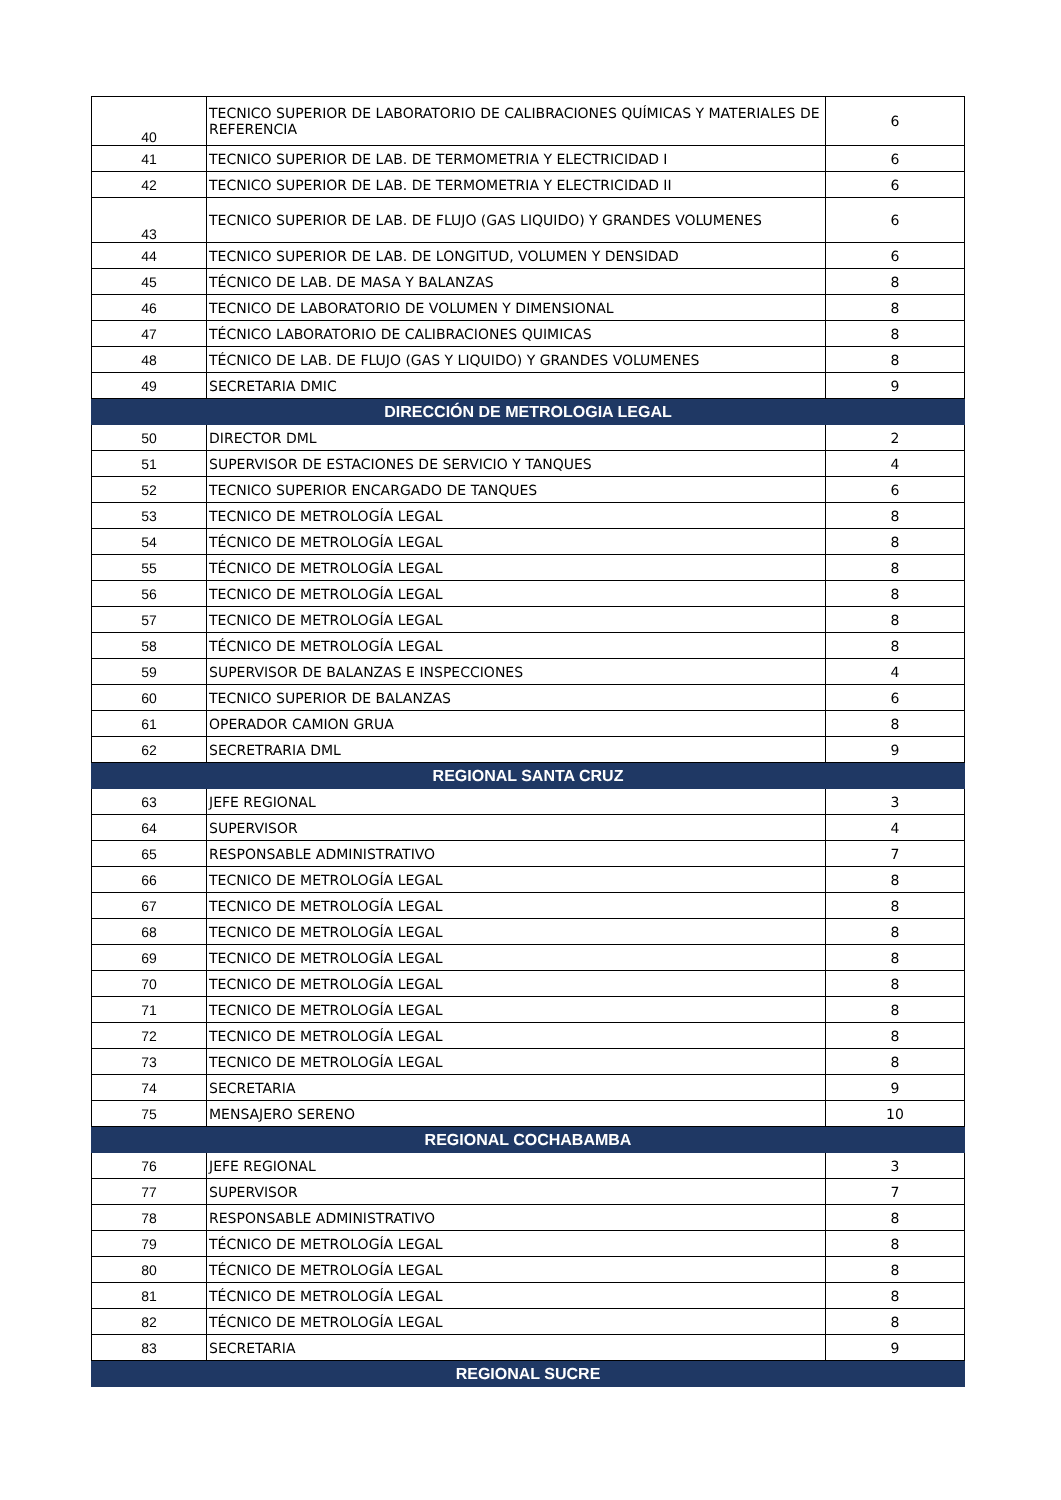| 40 | TECNICO SUPERIOR DE LABORATORIO DE CALIBRACIONES QUÍMICAS Y MATERIALES DE REFERENCIA | 6 |
| 41 | TECNICO SUPERIOR DE LAB. DE TERMOMETRIA Y ELECTRICIDAD I | 6 |
| 42 | TECNICO SUPERIOR DE LAB. DE TERMOMETRIA Y ELECTRICIDAD II | 6 |
| 43 | TECNICO SUPERIOR DE LAB. DE FLUJO (GAS LIQUIDO) Y GRANDES VOLUMENES | 6 |
| 44 | TECNICO SUPERIOR DE LAB. DE LONGITUD, VOLUMEN Y DENSIDAD | 6 |
| 45 | TÉCNICO DE LAB. DE MASA Y BALANZAS | 8 |
| 46 | TECNICO DE LABORATORIO DE VOLUMEN Y DIMENSIONAL | 8 |
| 47 | TÉCNICO LABORATORIO DE CALIBRACIONES QUIMICAS | 8 |
| 48 | TÉCNICO DE LAB. DE FLUJO (GAS Y LIQUIDO) Y GRANDES VOLUMENES | 8 |
| 49 | SECRETARIA DMIC | 9 |
| DIRECCIÓN DE METROLOGIA LEGAL | | |
| 50 | DIRECTOR DML | 2 |
| 51 | SUPERVISOR DE ESTACIONES DE SERVICIO Y TANQUES | 4 |
| 52 | TECNICO SUPERIOR ENCARGADO DE TANQUES | 6 |
| 53 | TECNICO DE METROLOGÍA LEGAL | 8 |
| 54 | TÉCNICO DE METROLOGÍA LEGAL | 8 |
| 55 | TÉCNICO DE METROLOGÍA LEGAL | 8 |
| 56 | TECNICO DE METROLOGÍA LEGAL | 8 |
| 57 | TECNICO DE METROLOGÍA LEGAL | 8 |
| 58 | TÉCNICO DE METROLOGÍA LEGAL | 8 |
| 59 | SUPERVISOR DE BALANZAS E INSPECCIONES | 4 |
| 60 | TECNICO SUPERIOR DE BALANZAS | 6 |
| 61 | OPERADOR CAMION GRUA | 8 |
| 62 | SECRETRARIA DML | 9 |
| REGIONAL SANTA CRUZ | | |
| 63 | JEFE REGIONAL | 3 |
| 64 | SUPERVISOR | 4 |
| 65 | RESPONSABLE ADMINISTRATIVO | 7 |
| 66 | TECNICO DE METROLOGÍA LEGAL | 8 |
| 67 | TECNICO DE METROLOGÍA LEGAL | 8 |
| 68 | TECNICO DE METROLOGÍA LEGAL | 8 |
| 69 | TECNICO DE METROLOGÍA LEGAL | 8 |
| 70 | TECNICO DE METROLOGÍA LEGAL | 8 |
| 71 | TECNICO DE METROLOGÍA LEGAL | 8 |
| 72 | TECNICO DE METROLOGÍA LEGAL | 8 |
| 73 | TECNICO DE METROLOGÍA LEGAL | 8 |
| 74 | SECRETARIA | 9 |
| 75 | MENSAJERO SERENO | 10 |
| REGIONAL COCHABAMBA | | |
| 76 | JEFE REGIONAL | 3 |
| 77 | SUPERVISOR | 7 |
| 78 | RESPONSABLE ADMINISTRATIVO | 8 |
| 79 | TÉCNICO DE METROLOGÍA LEGAL | 8 |
| 80 | TÉCNICO DE METROLOGÍA LEGAL | 8 |
| 81 | TÉCNICO DE METROLOGÍA LEGAL | 8 |
| 82 | TÉCNICO DE METROLOGÍA LEGAL | 8 |
| 83 | SECRETARIA | 9 |
| REGIONAL SUCRE | | |